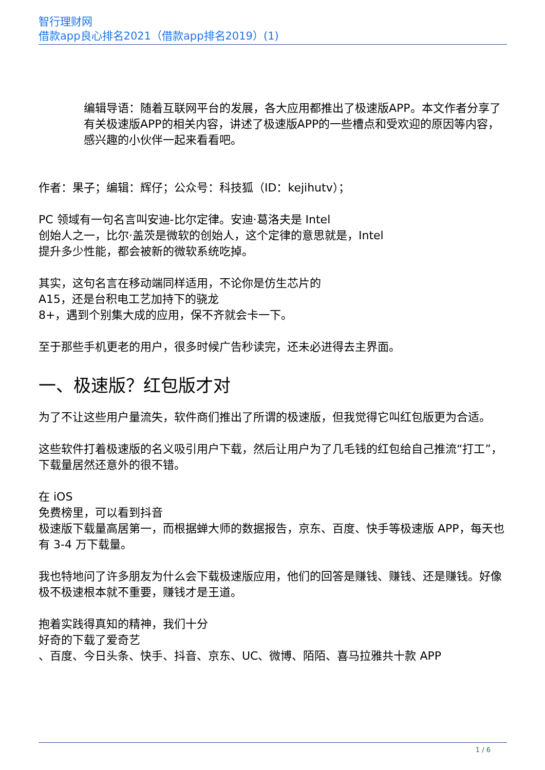智行理财网
借款app良心排名2021（借款app排名2019）(1)
编辑导语：随着互联网平台的发展，各大应用都推出了极速版APP。本文作者分享了有关极速版APP的相关内容，讲述了极速版APP的一些槽点和受欢迎的原因等内容，感兴趣的小伙伴一起来看看吧。
作者：果子；编辑：辉仔；公众号：科技狐（ID：kejihutv）；
PC 领域有一句名言叫安迪-比尔定律。安迪·葛洛夫是 Intel
创始人之一，比尔·盖茨是微软的创始人，这个定律的意思就是，Intel
提升多少性能，都会被新的微软系统吃掉。
其实，这句名言在移动端同样适用，不论你是仿生芯片的
A15，还是台积电工艺加持下的骁龙
8+，遇到个别集大成的应用，保不齐就会卡一下。
至于那些手机更老的用户，很多时候广告秒读完，还未必进得去主界面。
一、极速版？红包版才对
为了不让这些用户量流失，软件商们推出了所谓的极速版，但我觉得它叫红包版更为合适。
这些软件打着极速版的名义吸引用户下载，然后让用户为了几毛钱的红包给自己推流“打工”，下载量居然还意外的很不错。
在 iOS
免费榜里，可以看到抖音
极速版下载量高居第一，而根据蝉大师的数据报告，京东、百度、快手等极速版 APP，每天也有 3-4 万下载量。
我也特地问了许多朋友为什么会下载极速版应用，他们的回答是赚钱、赚钱、还是赚钱。好像极不极速根本就不重要，赚钱才是王道。
抱着实践得真知的精神，我们十分
好奇的下载了爱奇艺
、百度、今日头条、快手、抖音、京东、UC、微博、陌陌、喜马拉雅共十款 APP
1 / 6